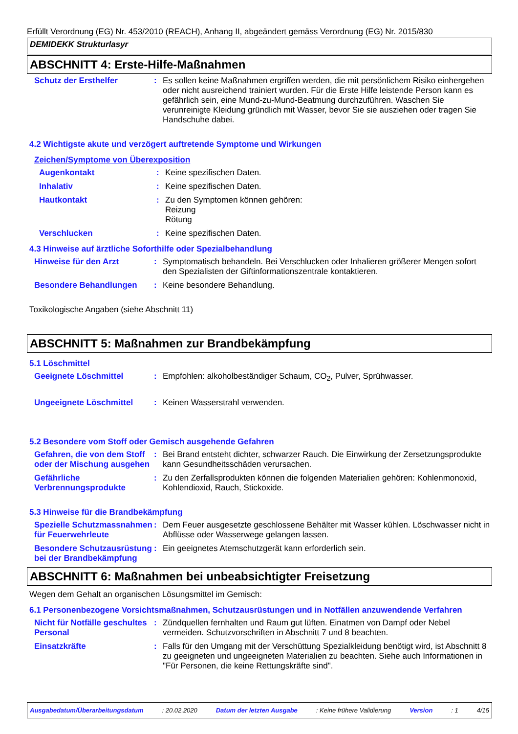Erfüllt Verordnung (EG) Nr. 453/2010 (REACH), Anhang II, abgeändert gemäss Verordnung (EG) Nr. 2015/830
DEMIDEKK Strukturlasyr
ABSCHNITT 4: Erste-Hilfe-Maßnahmen
Schutz der Ersthelfer :
Es sollen keine Maßnahmen ergriffen werden, die mit persönlichem Risiko einhergehen oder nicht ausreichend trainiert wurden. Für die Erste Hilfe leistende Person kann es gefährlich sein, eine Mund-zu-Mund-Beatmung durchzuführen. Waschen Sie verunreinigte Kleidung gründlich mit Wasser, bevor Sie sie ausziehen oder tragen Sie Handschuhe dabei.
4.2 Wichtigste akute und verzögert auftretende Symptome und Wirkungen
Zeichen/Symptome von Überexposition
Augenkontakt :
Keine spezifischen Daten.
Inhalativ :
Keine spezifischen Daten.
Hautkontakt :
Zu den Symptomen können gehören:
Reizung
Rötung
Verschlucken :
Keine spezifischen Daten.
4.3 Hinweise auf ärztliche Soforthilfe oder Spezialbehandlung
Hinweise für den Arzt :
Symptomatisch behandeln. Bei Verschlucken oder Inhalieren größerer Mengen sofort den Spezialisten der Giftinformationszentrale kontaktieren.
Besondere Behandlungen :
Keine besondere Behandlung.
Toxikologische Angaben (siehe Abschnitt 11)
ABSCHNITT 5: Maßnahmen zur Brandbekämpfung
5.1 Löschmittel
Geeignete Löschmittel :
Empfohlen: alkoholbeständiger Schaum, CO<sub>2</sub>, Pulver, Sprühwasser.
Ungeeignete Löschmittel :
Keinen Wasserstrahl verwenden.
5.2 Besondere vom Stoff oder Gemisch ausgehende Gefahren
Gefahren, die von dem Stoff oder der Mischung ausgehen
:
Bei Brand entsteht dichter, schwarzer Rauch. Die Einwirkung der Zersetzungsprodukte kann Gesundheitsschäden verursachen.
Gefährliche Verbrennungsprodukte
:
Zu den Zerfallsprodukten können die folgenden Materialien gehören: Kohlenmonoxid, Kohlendioxid, Rauch, Stickoxide.
5.3 Hinweise für die Brandbekämpfung
Spezielle Schutzmassnahmen für Feuerwehrleute
:
Dem Feuer ausgesetzte geschlossene Behälter mit Wasser kühlen. Löschwasser nicht in Abflüsse oder Wasserwege gelangen lassen.
Besondere Schutzausrüstung bei der Brandbekämpfung
:
Ein geeignetes Atemschutzgerät kann erforderlich sein.
ABSCHNITT 6: Maßnahmen bei unbeabsichtigter Freisetzung
Wegen dem Gehalt an organischen Lösungsmittel im Gemisch:
6.1 Personenbezogene Vorsichtsmaßnahmen, Schutzausrüstungen und in Notfällen anzuwendende Verfahren
Nicht für Notfälle geschultes Personal
:
Zündquellen fernhalten und Raum gut lüften. Einatmen von Dampf oder Nebel vermeiden. Schutzvorschriften in Abschnitt 7 und 8 beachten.
Einsatzkräfte :
Falls für den Umgang mit der Verschüttung Spezialkleidung benötigt wird, ist Abschnitt 8 zu geeigneten und ungeeigneten Materialien zu beachten. Siehe auch Informationen in "Für Personen, die keine Rettungskräfte sind".
Ausgabedatum/Überarbeitungsdatum : 20.02.2020 Datum der letzten Ausgabe : Keine frühere Validierung Version : 1 4/15